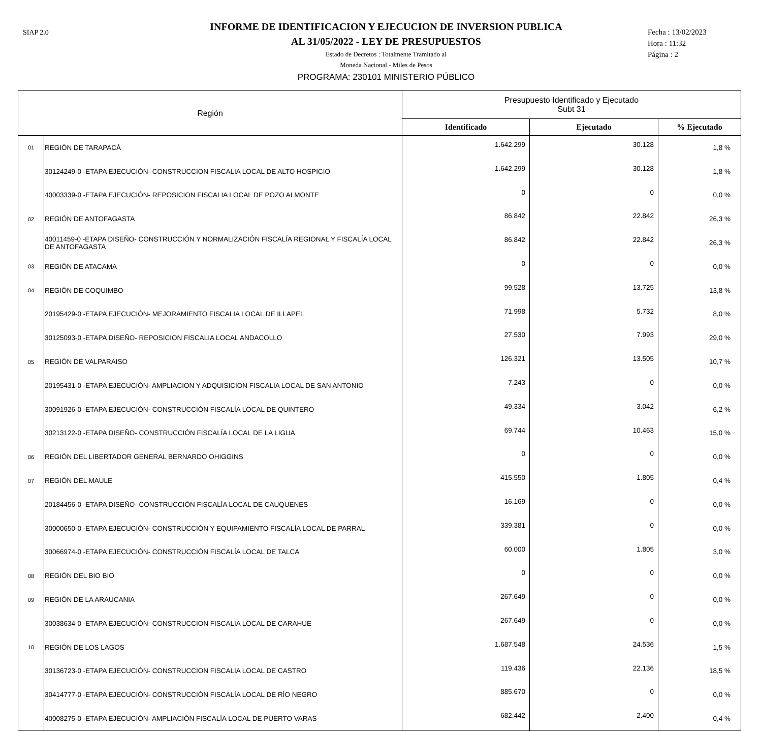SIAP 2.0
INFORME DE IDENTIFICACION Y EJECUCION DE INVERSION PUBLICA
AL 31/05/2022 - LEY DE PRESUPUESTOS
Estado de Decretos : Totalmente Tramitado al
Moneda Nacional - Miles de Pesos
PROGRAMA: 230101 MINISTERIO PÚBLICO
Fecha : 13/02/2023
Hora : 11:32
Página : 2
| Región | | Presupuesto Identificado y Ejecutado Subt 31 | | |
| --- | --- | --- | --- | --- |
| | | Identificado | Ejecutado | % Ejecutado |
| 01 | REGIÓN DE TARAPACÁ | 1.642.299 | 30.128 | 1,8 % |
| | 30124249-0 -ETAPA EJECUCIÓN- CONSTRUCCION FISCALIA LOCAL DE ALTO HOSPICIO | 1.642.299 | 30.128 | 1,8 % |
| | 40003339-0 -ETAPA EJECUCIÓN- REPOSICION FISCALIA LOCAL DE POZO ALMONTE | 0 | 0 | 0,0 % |
| 02 | REGIÓN DE ANTOFAGASTA | 86.842 | 22.842 | 26,3 % |
| | 40011459-0 -ETAPA DISEÑO- CONSTRUCCIÓN Y NORMALIZACIÓN FISCALÍA REGIONAL Y FISCALÍA LOCAL DE ANTOFAGASTA | 86.842 | 22.842 | 26,3 % |
| 03 | REGIÓN DE ATACAMA | 0 | 0 | 0,0 % |
| 04 | REGIÓN DE COQUIMBO | 99.528 | 13.725 | 13,8 % |
| | 20195429-0 -ETAPA EJECUCIÓN- MEJORAMIENTO FISCALIA LOCAL DE ILLAPEL | 71.998 | 5.732 | 8,0 % |
| | 30125093-0 -ETAPA DISEÑO- REPOSICION FISCALIA LOCAL ANDACOLLO | 27.530 | 7.993 | 29,0 % |
| 05 | REGIÓN DE VALPARAISO | 126.321 | 13.505 | 10,7 % |
| | 20195431-0 -ETAPA EJECUCIÓN- AMPLIACION Y ADQUISICION FISCALIA LOCAL DE SAN ANTONIO | 7.243 | 0 | 0,0 % |
| | 30091926-0 -ETAPA EJECUCIÓN- CONSTRUCCIÓN FISCALÍA LOCAL DE QUINTERO | 49.334 | 3.042 | 6,2 % |
| | 30213122-0 -ETAPA DISEÑO- CONSTRUCCIÓN FISCALÍA LOCAL DE LA LIGUA | 69.744 | 10.463 | 15,0 % |
| 06 | REGIÓN DEL LIBERTADOR GENERAL BERNARDO OHIGGINS | 0 | 0 | 0,0 % |
| 07 | REGIÓN DEL MAULE | 415.550 | 1.805 | 0,4 % |
| | 20184456-0 -ETAPA DISEÑO- CONSTRUCCIÓN FISCALÍA LOCAL DE CAUQUENES | 16.169 | 0 | 0,0 % |
| | 30000650-0 -ETAPA EJECUCIÓN- CONSTRUCCIÓN Y EQUIPAMIENTO FISCALÍA LOCAL DE PARRAL | 339.381 | 0 | 0,0 % |
| | 30066974-0 -ETAPA EJECUCIÓN- CONSTRUCCIÓN FISCALÍA LOCAL DE TALCA | 60.000 | 1.805 | 3,0 % |
| 08 | REGIÓN DEL BIO BIO | 0 | 0 | 0,0 % |
| 09 | REGIÓN DE LA ARAUCANIA | 267.649 | 0 | 0,0 % |
| | 30038634-0 -ETAPA EJECUCIÓN- CONSTRUCCION FISCALIA LOCAL DE CARAHUE | 267.649 | 0 | 0,0 % |
| 10 | REGIÓN DE LOS LAGOS | 1.687.548 | 24.536 | 1,5 % |
| | 30136723-0 -ETAPA EJECUCIÓN- CONSTRUCCION FISCALIA LOCAL DE CASTRO | 119.436 | 22.136 | 18,5 % |
| | 30414777-0 -ETAPA EJECUCIÓN- CONSTRUCCIÓN FISCALÍA LOCAL DE RÍO NEGRO | 885.670 | 0 | 0,0 % |
| | 40008275-0 -ETAPA EJECUCIÓN- AMPLIACIÓN FISCALÍA LOCAL DE PUERTO VARAS | 682.442 | 2.400 | 0,4 % |